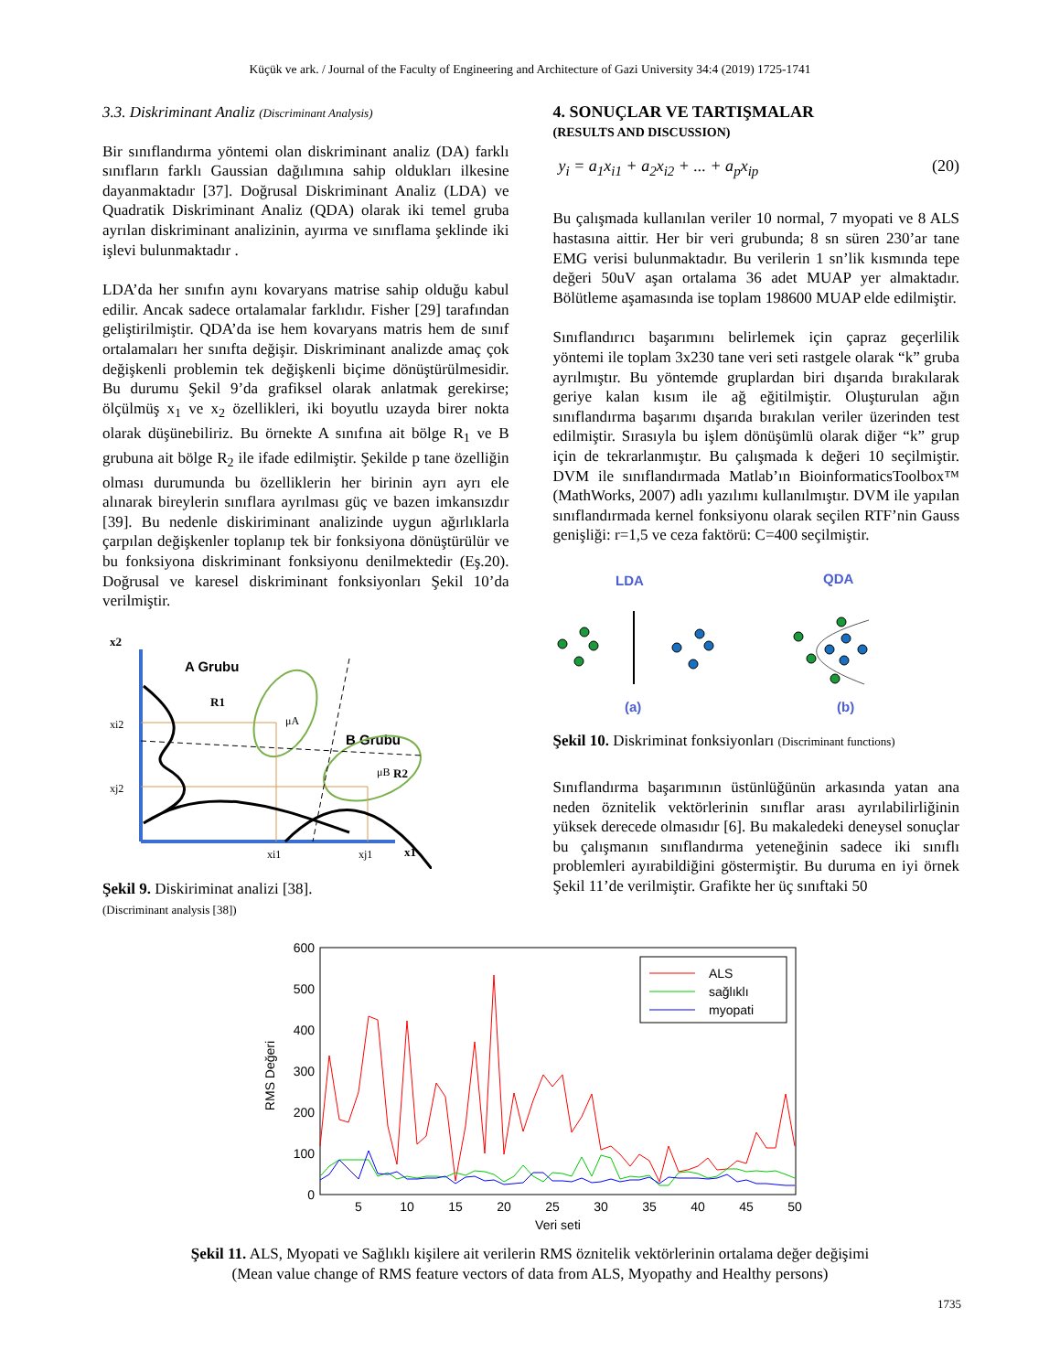Küçük ve ark. / Journal of the Faculty of Engineering and Architecture of Gazi University 34:4 (2019) 1725-1741
3.3. Diskriminant Analiz (Discriminant Analysis)
Bir sınıflandırma yöntemi olan diskriminant analiz (DA) farklı sınıfların farklı Gaussian dağılımına sahip oldukları ilkesine dayanmaktadır [37]. Doğrusal Diskriminant Analiz (LDA) ve Quadratik Diskriminant Analiz (QDA) olarak iki temel gruba ayrılan diskriminant analizinin, ayırma ve sınıflama şeklinde iki işlevi bulunmaktadır .
LDA’da her sınıfın aynı kovaryans matrise sahip olduğu kabul edilir. Ancak sadece ortalamalar farklıdır. Fisher [29] tarafından geliştirilmiştir. QDA’da ise hem kovaryans matris hem de sınıf ortalamaları her sınıfta değişir. Diskriminant analizde amaç çok değişkenli problemin tek değişkenli biçime dönüştürülmesidir. Bu durumu Şekil 9’da grafiksel olarak anlatmak gerekirse; ölçülmüş x<sub>1</sub> ve x<sub>2</sub> özellikleri, iki boyutlu uzayda birer nokta olarak düşünebiliriz. Bu örnekte A sınıfına ait bölge R<sub>1</sub> ve B grubuna ait bölge R<sub>2</sub> ile ifade edilmiştir. Şekilde p tane özelliğin olması durumunda bu özelliklerin her birinin ayrı ayrı ele alınarak bireylerin sınıflara ayrılması güç ve bazen imkansızdır [39]. Bu nedenle diskiriminant analizinde uygun ağırlıklarla çarpılan değişkenler toplanıp tek bir fonksiyona dönüştürülür ve bu fonksiyona diskriminant fonksiyonu denilmektedir (Eş.20). Doğrusal ve karesel diskriminant fonksiyonları Şekil 10’da verilmiştir.
x2
A Grubu
B Grubu
R1
R2
μA
μB
xi2
xj2
xi1
xj1
x1
Şekil 9. Diskiriminat analizi [38].
(Discriminant analysis [38])
4. SONUÇLAR VE TARTIŞMALAR
(RESULTS AND DISCUSSION)
y<sub>i</sub> = a<sub>1</sub>x<sub>i1</sub> + a<sub>2</sub>x<sub>i2</sub> + ... + a<sub>p</sub>x<sub>ip</sub> (20)
Bu çalışmada kullanılan veriler 10 normal, 7 myopati ve 8 ALS hastasına aittir. Her bir veri grubunda; 8 sn süren 230’ar tane EMG verisi bulunmaktadır. Bu verilerin 1 sn’lik kısmında tepe değeri 50uV aşan ortalama 36 adet MUAP yer almaktadır. Bölütleme aşamasında ise toplam 198600 MUAP elde edilmiştir.
Sınıflandırıcı başarımını belirlemek için çapraz geçerlilik yöntemi ile toplam 3x230 tane veri seti rastgele olarak “k” gruba ayrılmıştır. Bu yöntemde gruplardan biri dışarıda bırakılarak geriye kalan kısım ile ağ eğitilmiştir. Oluşturulan ağın sınıflandırma başarımı dışarıda bırakılan veriler üzerinden test edilmiştir. Sırasıyla bu işlem dönüşümlü olarak diğer “k” grup için de tekrarlanmıştır. Bu çalışmada k değeri 10 seçilmiştir. DVM ile sınıflandırmada Matlab’ın BioinformaticsToolbox™ (MathWorks, 2007) adlı yazılımı kullanılmıştır. DVM ile yapılan sınıflandırmada kernel fonksiyonu olarak seçilen RTF’nin Gauss genişliği: r=1,5 ve ceza faktörü: C=400 seçilmiştir.
LDA
QDA
(a)
(b)
Şekil 10. Diskriminat fonksiyonları (Discriminant functions)
Sınıflandırma başarımının üstünlüğünün arkasında yatan ana neden öznitelik vektörlerinin sınıflar arası ayrılabilirliğinin yüksek derecede olmasıdır [6]. Bu makaledeki deneysel sonuçlar bu çalışmanın sınıflandırma yeteneğinin sadece iki sınıflı problemleri ayırabildiğini göstermiştir. Bu duruma en iyi örnek Şekil 11’de verilmiştir. Grafikte her üç sınıftaki 50
600
500
400
300
200
100
0
5
10
15
20
25
30
35
40
45
50
Veri seti
RMS Değeri
ALS
sağlıklı
myopati
Şekil 11. ALS, Myopati ve Sağlıklı kişilere ait verilerin RMS öznitelik vektörlerinin ortalama değer değişimi
(Mean value change of RMS feature vectors of data from ALS, Myopathy and Healthy persons)
1735